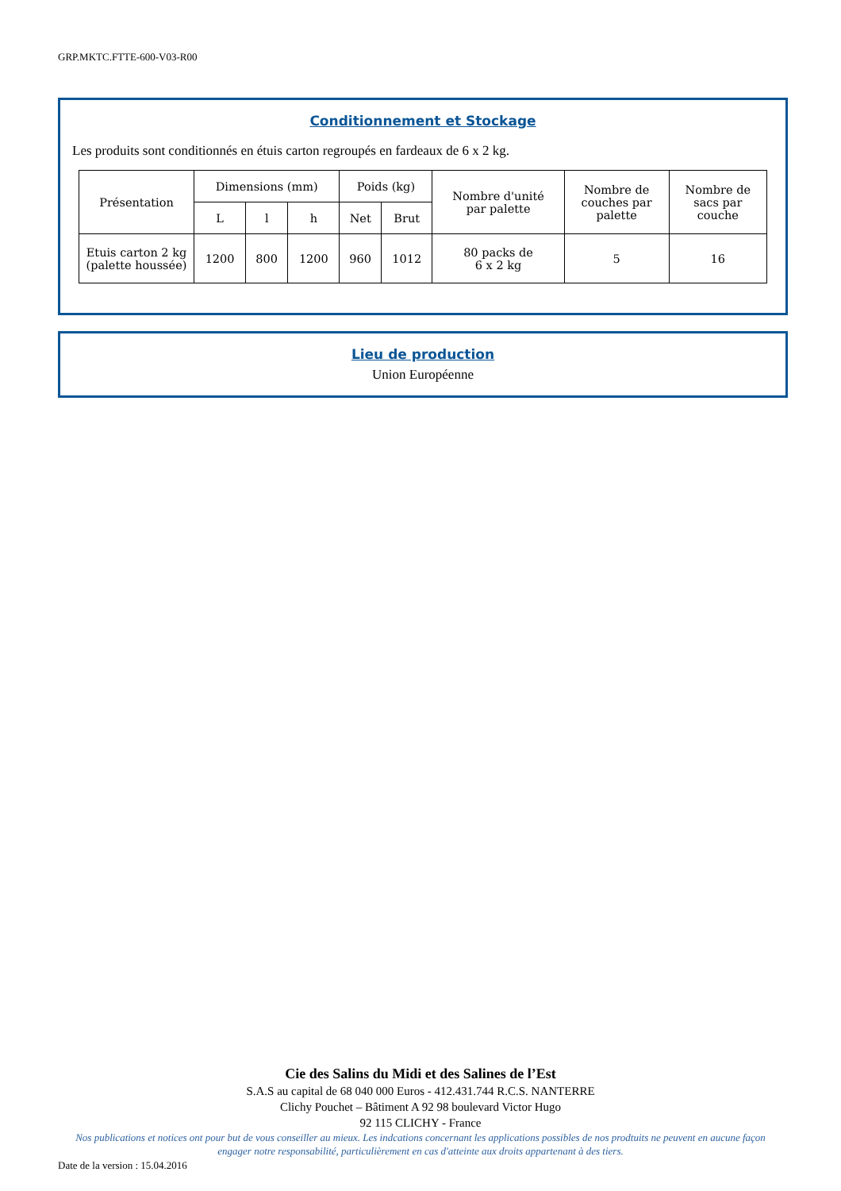GRP.MKTC.FTTE-600-V03-R00
Conditionnement et Stockage
Les produits sont conditionnés en étuis carton regroupés en fardeaux de 6 x 2 kg.
| Présentation | Dimensions (mm) | | | Poids (kg) | | Nombre d'unité par palette | Nombre de couches par palette | Nombre de sacs par couche |
| --- | --- | --- | --- | --- | --- | --- | --- | --- |
| | L | l | h | Net | Brut | | | |
| Etuis carton 2 kg (palette houssée) | 1200 | 800 | 1200 | 960 | 1012 | 80 packs de 6 x 2 kg | 5 | 16 |
Lieu de production
Union Européenne
Cie des Salins du Midi et des Salines de l’Est
S.A.S au capital de 68 040 000 Euros - 412.431.744 R.C.S. NANTERRE
Clichy Pouchet – Bâtiment A 92 98 boulevard Victor Hugo
92 115 CLICHY - France
Nos publications et notices ont pour but de vous conseiller au mieux. Les indcations concernant les applications possibles de nos prodtuits ne peuvent en aucune façon engager notre responsabilité, particulièrement en cas d'atteinte aux droits appartenant à des tiers.
Date de la version : 15.04.2016